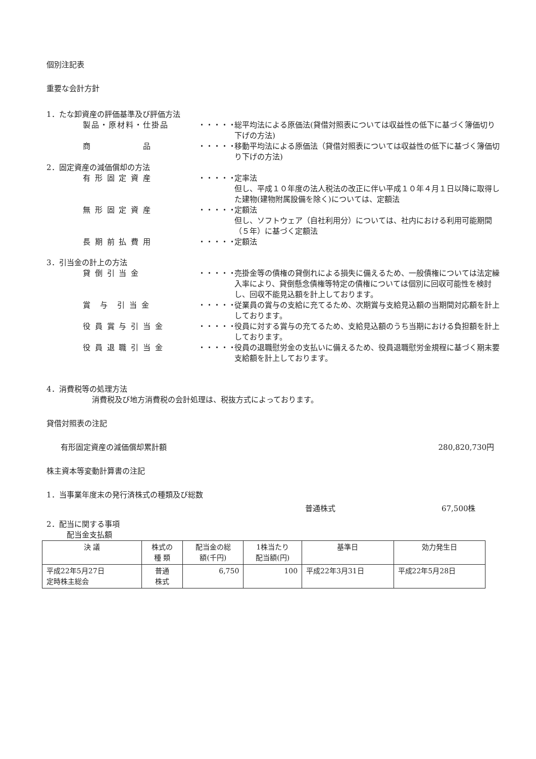個別注記表
重要な会計方針
1．たな卸資産の評価基準及び評価方法
製品・原材料・仕掛品 ・・・・・
総平均法による原価法(貸借対照表については収益性の低下に基づく簿価切り下げの方法)
商　　　　　　品 ・・・・・
移動平均法による原価法（貸借対照表については収益性の低下に基づく簿価切り下げの方法)
2．固定資産の減価償却の方法
有 形 固 定 資 産 ・・・・・
定率法
但し、平成１０年度の法人税法の改正に伴い平成１０年４月１日以降に取得した建物(建物附属設備を除く)については、定額法
無 形 固 定 資 産 ・・・・・
定額法
但し、ソフトウェア（自社利用分）については、社内における利用可能期間（５年）に基づく定額法
長 期 前 払 費 用 ・・・・・
定額法
3．引当金の計上の方法
貸 倒 引 当 金 ・・・・・
売掛金等の債権の貸倒れによる損失に備えるため、一般債権については法定繰入率により、貸倒懸念債権等特定の債権については個別に回収可能性を検討し、回収不能見込額を計上しております。
賞　与　引 当 金 ・・・・・
従業員の賞与の支給に充てるため、次期賞与支給見込額の当期間対応額を計上しております。
役 員 賞 与 引 当 金 ・・・・・
役員に対する賞与の充てるため、支給見込額のうち当期における負担額を計上しております。
役 員 退 職 引 当 金 ・・・・・
役員の退職慰労金の支払いに備えるため、役員退職慰労金規程に基づく期末要支給額を計上しております。
4．消費税等の処理方法
消費税及び地方消費税の会計処理は、税抜方式によっております。
貸借対照表の注記
有形固定資産の減価償却累計額 280,820,730円
株主資本等変動計算書の注記
1．当事業年度末の発行済株式の種類及び総数
普通株式 67,500株
2．配当に関する事項
配当金支払額
| 決 議 | 株式の 種 類 | 配当金の総 額(千円) | 1株当たり 配当額(円) | 基準日 | 効力発生日 |
| 平成22年5月27日 定時株主総会 | 普通 株式 | 6,750 | 100 | 平成22年3月31日 | 平成22年5月28日 |